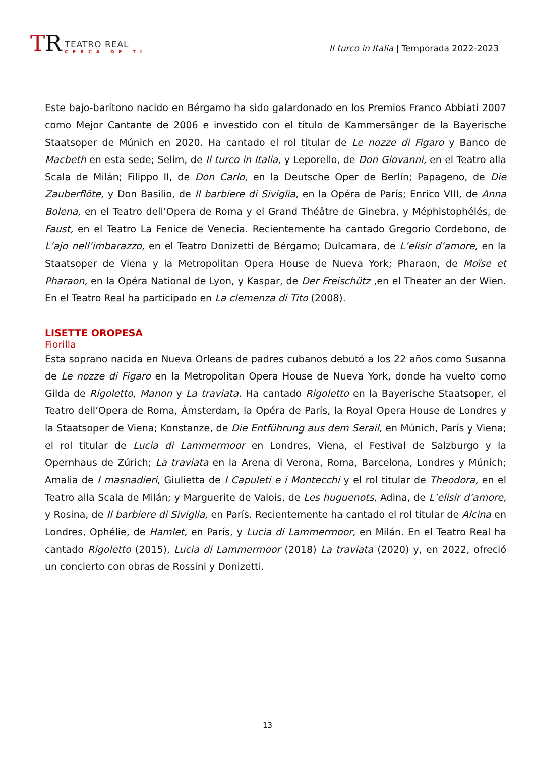TR
TEATRO REAL
CERCA DE TI
Il turco in Italia | Temporada 2022-2023
Este bajo-barítono nacido en Bérgamo ha sido galardonado en los Premios Franco Abbiati 2007 como Mejor Cantante de 2006 e investido con el título de Kammersänger de la Bayerische Staatsoper de Múnich en 2020. Ha cantado el rol titular de Le nozze di Figaro y Banco de Macbeth en esta sede; Selim, de Il turco in Italia, y Leporello, de Don Giovanni, en el Teatro alla Scala de Milán; Filippo II, de Don Carlo, en la Deutsche Oper de Berlín; Papageno, de Die Zauberflöte, y Don Basilio, de Il barbiere di Siviglia, en la Opéra de París; Enrico VIII, de Anna Bolena, en el Teatro dell’Opera de Roma y el Grand Théâtre de Ginebra, y Méphistophélés, de Faust, en el Teatro La Fenice de Venecia. Recientemente ha cantado Gregorio Cordebono, de L’ajo nell’imbarazzo, en el Teatro Donizetti de Bérgamo; Dulcamara, de L’elisir d’amore, en la Staatsoper de Viena y la Metropolitan Opera House de Nueva York; Pharaon, de Moïse et Pharaon, en la Opéra National de Lyon, y Kaspar, de Der Freischütz ,en el Theater an der Wien. En el Teatro Real ha participado en La clemenza di Tito (2008).
LISETTE OROPESA
Fiorilla
Esta soprano nacida en Nueva Orleans de padres cubanos debutó a los 22 años como Susanna de Le nozze di Figaro en la Metropolitan Opera House de Nueva York, donde ha vuelto como Gilda de Rigoletto, Manon y La traviata. Ha cantado Rigoletto en la Bayerische Staatsoper, el Teatro dell’Opera de Roma, Ámsterdam, la Opéra de París, la Royal Opera House de Londres y la Staatsoper de Viena; Konstanze, de Die Entführung aus dem Serail, en Múnich, París y Viena; el rol titular de Lucia di Lammermoor en Londres, Viena, el Festival de Salzburgo y la Opernhaus de Zúrich; La traviata en la Arena di Verona, Roma, Barcelona, Londres y Múnich; Amalia de I masnadieri, Giulietta de I Capuleti e i Montecchi y el rol titular de Theodora, en el Teatro alla Scala de Milán; y Marguerite de Valois, de Les huguenots, Adina, de L’elisir d’amore, y Rosina, de Il barbiere di Siviglia, en París. Recientemente ha cantado el rol titular de Alcina en Londres, Ophélie, de Hamlet, en París, y Lucia di Lammermoor, en Milán. En el Teatro Real ha cantado Rigoletto (2015), Lucia di Lammermoor (2018) La traviata (2020) y, en 2022, ofreció un concierto con obras de Rossini y Donizetti.
13